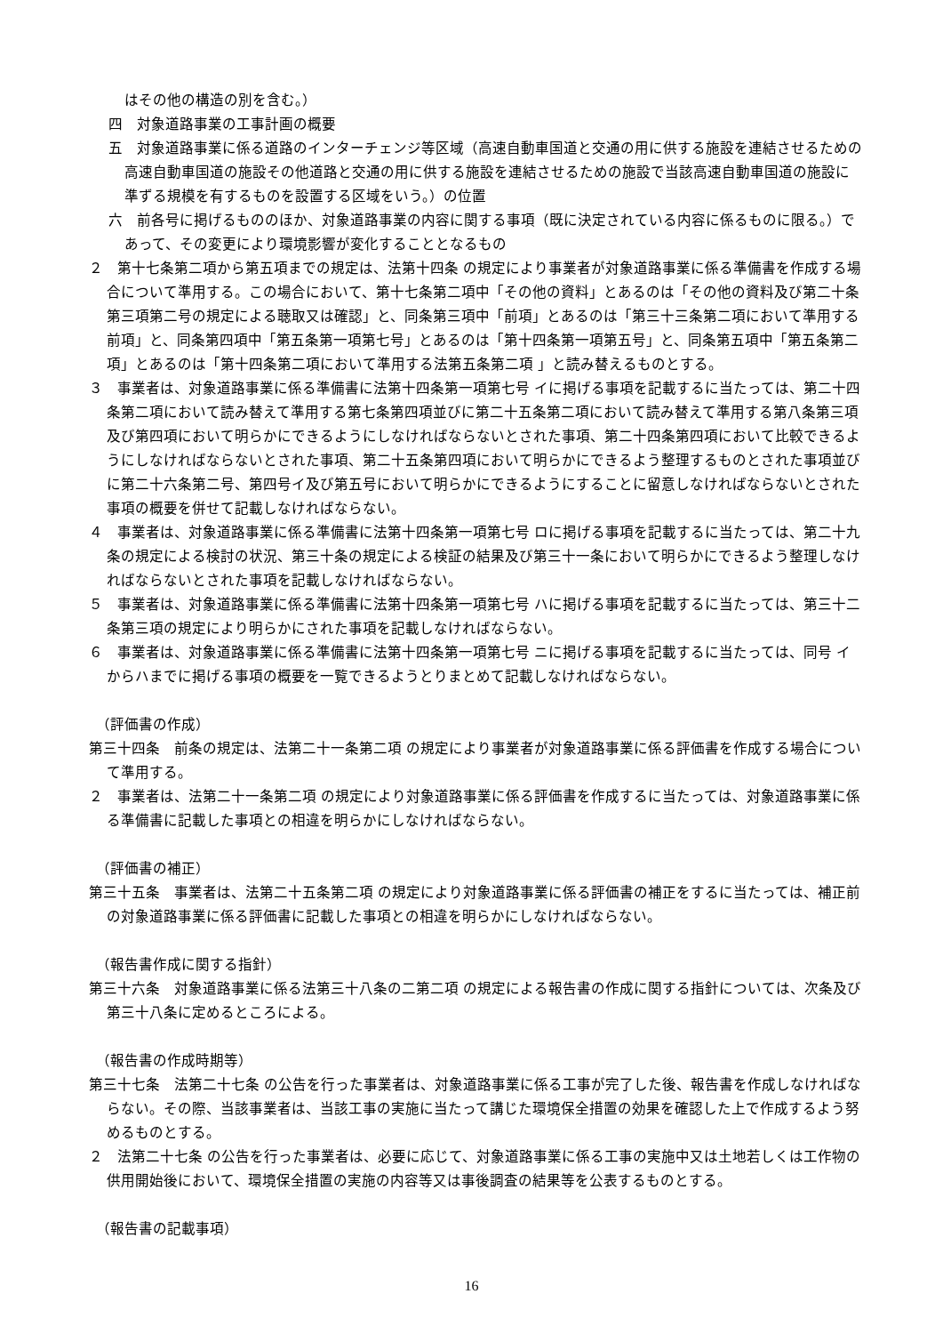はその他の構造の別を含む。）
四　対象道路事業の工事計画の概要
五　対象道路事業に係る道路のインターチェンジ等区域（高速自動車国道と交通の用に供する施設を連結させるための高速自動車国道の施設その他道路と交通の用に供する施設を連結させるための施設で当該高速自動車国道の施設に準ずる規模を有するものを設置する区域をいう。）の位置
六　前各号に掲げるもののほか、対象道路事業の内容に関する事項（既に決定されている内容に係るものに限る。）であって、その変更により環境影響が変化することとなるもの
２　第十七条第二項から第五項までの規定は、法第十四条 の規定により事業者が対象道路事業に係る準備書を作成する場合について準用する。この場合において、第十七条第二項中「その他の資料」とあるのは「その他の資料及び第二十条第三項第二号の規定による聴取又は確認」と、同条第三項中「前項」とあるのは「第三十三条第二項において準用する前項」と、同条第四項中「第五条第一項第七号」とあるのは「第十四条第一項第五号」と、同条第五項中「第五条第二項」とあるのは「第十四条第二項において準用する法第五条第二項 」と読み替えるものとする。
３　事業者は、対象道路事業に係る準備書に法第十四条第一項第七号 イに掲げる事項を記載するに当たっては、第二十四条第二項において読み替えて準用する第七条第四項並びに第二十五条第二項において読み替えて準用する第八条第三項及び第四項において明らかにできるようにしなければならないとされた事項、第二十四条第四項において比較できるようにしなければならないとされた事項、第二十五条第四項において明らかにできるよう整理するものとされた事項並びに第二十六条第二号、第四号イ及び第五号において明らかにできるようにすることに留意しなければならないとされた事項の概要を併せて記載しなければならない。
４　事業者は、対象道路事業に係る準備書に法第十四条第一項第七号 ロに掲げる事項を記載するに当たっては、第二十九条の規定による検討の状況、第三十条の規定による検証の結果及び第三十一条において明らかにできるよう整理しなければならないとされた事項を記載しなければならない。
５　事業者は、対象道路事業に係る準備書に法第十四条第一項第七号 ハに掲げる事項を記載するに当たっては、第三十二条第三項の規定により明らかにされた事項を記載しなければならない。
６　事業者は、対象道路事業に係る準備書に法第十四条第一項第七号 ニに掲げる事項を記載するに当たっては、同号 イからハまでに掲げる事項の概要を一覧できるようとりまとめて記載しなければならない。
（評価書の作成）
第三十四条　前条の規定は、法第二十一条第二項 の規定により事業者が対象道路事業に係る評価書を作成する場合について準用する。
２　事業者は、法第二十一条第二項 の規定により対象道路事業に係る評価書を作成するに当たっては、対象道路事業に係る準備書に記載した事項との相違を明らかにしなければならない。
（評価書の補正）
第三十五条　事業者は、法第二十五条第二項 の規定により対象道路事業に係る評価書の補正をするに当たっては、補正前の対象道路事業に係る評価書に記載した事項との相違を明らかにしなければならない。
（報告書作成に関する指針）
第三十六条　対象道路事業に係る法第三十八条の二第二項 の規定による報告書の作成に関する指針については、次条及び第三十八条に定めるところによる。
（報告書の作成時期等）
第三十七条　法第二十七条 の公告を行った事業者は、対象道路事業に係る工事が完了した後、報告書を作成しなければならない。その際、当該事業者は、当該工事の実施に当たって講じた環境保全措置の効果を確認した上で作成するよう努めるものとする。
２　法第二十七条 の公告を行った事業者は、必要に応じて、対象道路事業に係る工事の実施中又は土地若しくは工作物の供用開始後において、環境保全措置の実施の内容等又は事後調査の結果等を公表するものとする。
（報告書の記載事項）
16